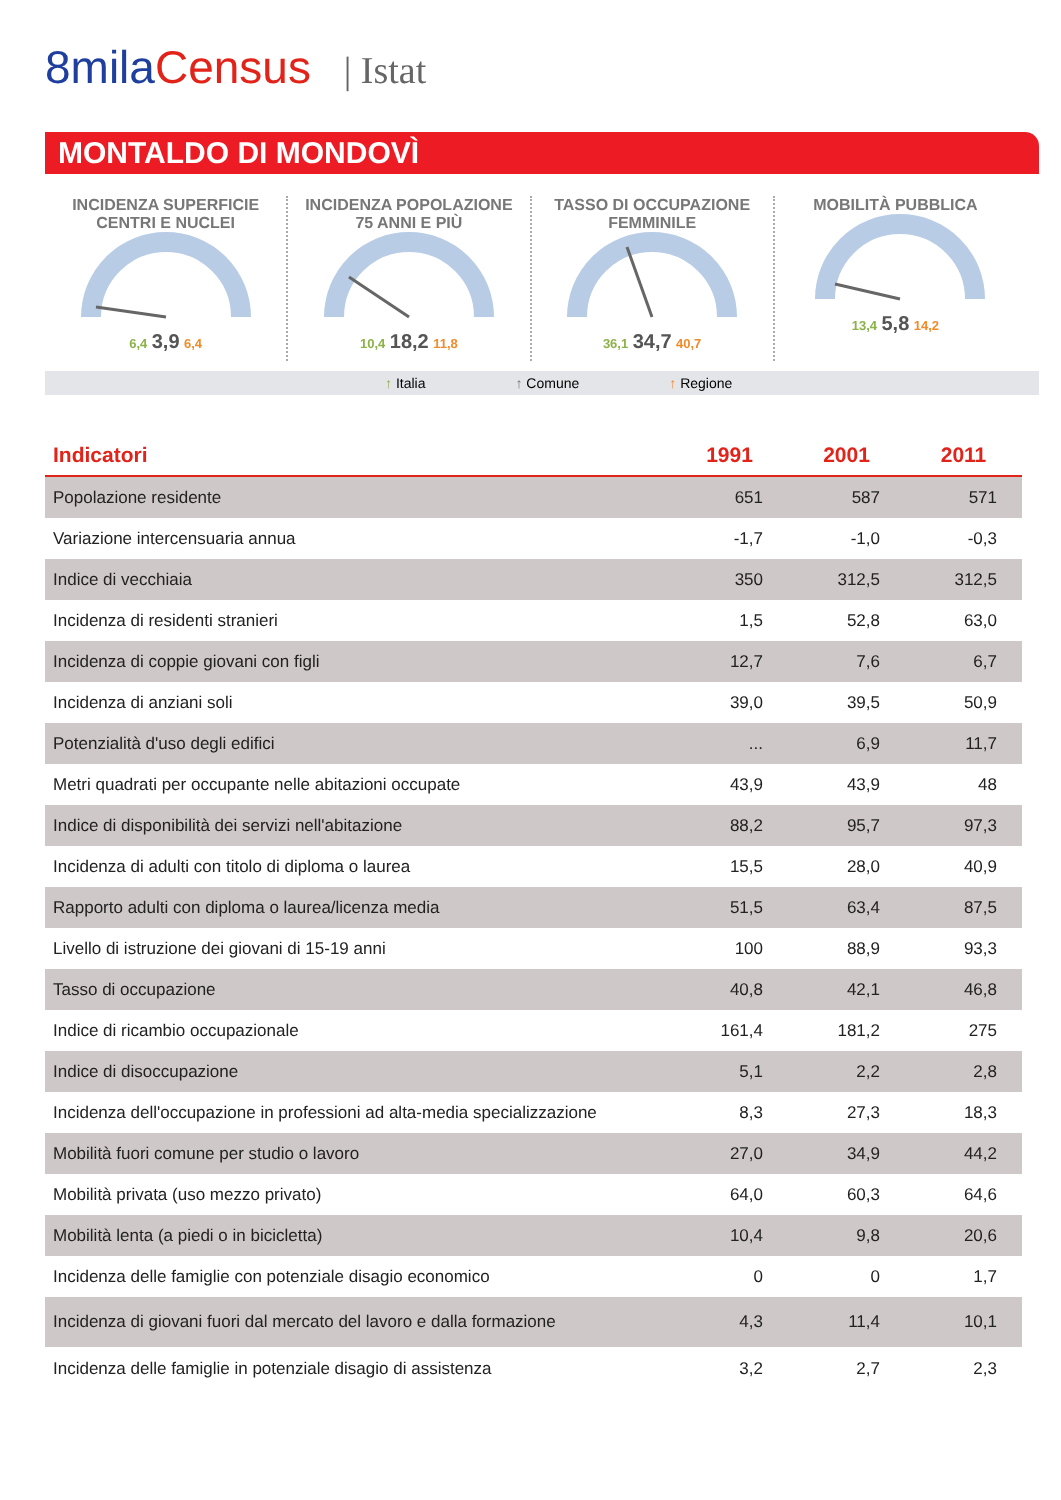8milaCensus | Istat
MONTALDO DI MONDOVÌ
INCIDENZA SUPERFICIE
CENTRI E NUCLEI
6,4 3,9 6,4
INCIDENZA POPOLAZIONE
75 ANNI E PIÙ
10,4 18,2 11,8
TASSO DI OCCUPAZIONE
FEMMINILE
36,1 34,7 40,7
MOBILITÀ PUBBLICA
13,4 5,8 14,2
↑ Italia ↑ Comune ↑ Regione
| Indicatori | 1991 | 2001 | 2011 |
| --- | --- | --- | --- |
| Popolazione residente | 651 | 587 | 571 |
| Variazione intercensuaria annua | -1,7 | -1,0 | -0,3 |
| Indice di vecchiaia | 350 | 312,5 | 312,5 |
| Incidenza di residenti stranieri | 1,5 | 52,8 | 63,0 |
| Incidenza di coppie giovani con figli | 12,7 | 7,6 | 6,7 |
| Incidenza di anziani soli | 39,0 | 39,5 | 50,9 |
| Potenzialità d'uso degli edifici | ... | 6,9 | 11,7 |
| Metri quadrati per occupante nelle abitazioni occupate | 43,9 | 43,9 | 48 |
| Indice di disponibilità dei servizi nell'abitazione | 88,2 | 95,7 | 97,3 |
| Incidenza di adulti con titolo di diploma o laurea | 15,5 | 28,0 | 40,9 |
| Rapporto adulti con diploma o laurea/licenza media | 51,5 | 63,4 | 87,5 |
| Livello di istruzione dei giovani di 15-19 anni | 100 | 88,9 | 93,3 |
| Tasso di occupazione | 40,8 | 42,1 | 46,8 |
| Indice di ricambio occupazionale | 161,4 | 181,2 | 275 |
| Indice di disoccupazione | 5,1 | 2,2 | 2,8 |
| Incidenza dell'occupazione in professioni ad alta-media specializzazione | 8,3 | 27,3 | 18,3 |
| Mobilità fuori comune per studio o lavoro | 27,0 | 34,9 | 44,2 |
| Mobilità privata (uso mezzo privato) | 64,0 | 60,3 | 64,6 |
| Mobilità lenta (a piedi o in bicicletta) | 10,4 | 9,8 | 20,6 |
| Incidenza delle famiglie con potenziale disagio economico | 0 | 0 | 1,7 |
| Incidenza di giovani fuori dal mercato del lavoro e dalla formazione | 4,3 | 11,4 | 10,1 |
| Incidenza delle famiglie in potenziale disagio di assistenza | 3,2 | 2,7 | 2,3 |